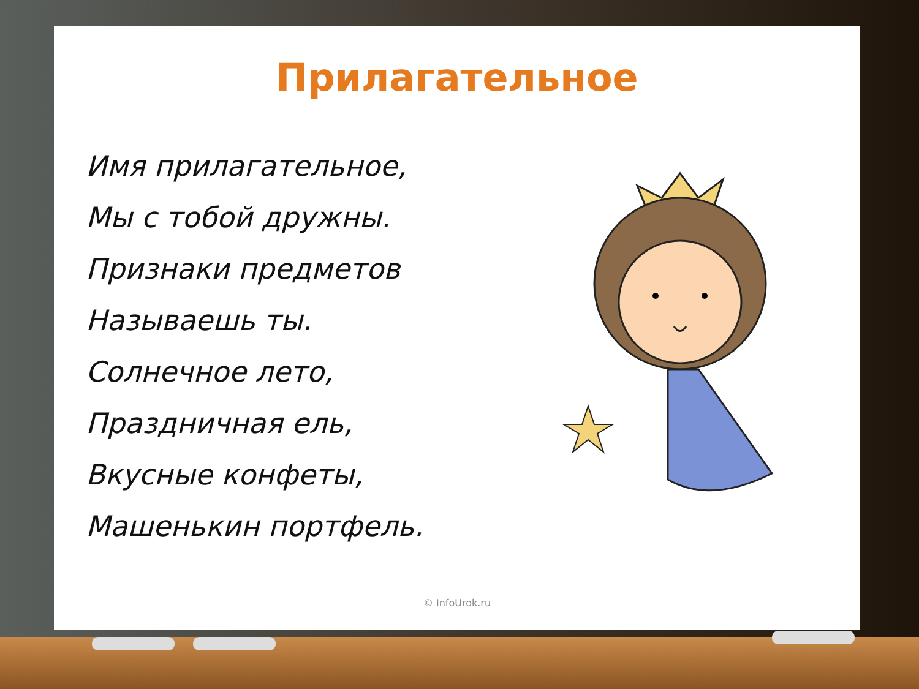Прилагательное
Имя прилагательное,
Мы с тобой дружны.
Признаки предметов
Называешь ты.
Солнечное лето,
Праздничная ель,
Вкусные конфеты,
Машенькин портфель.
© InfoUrok.ru